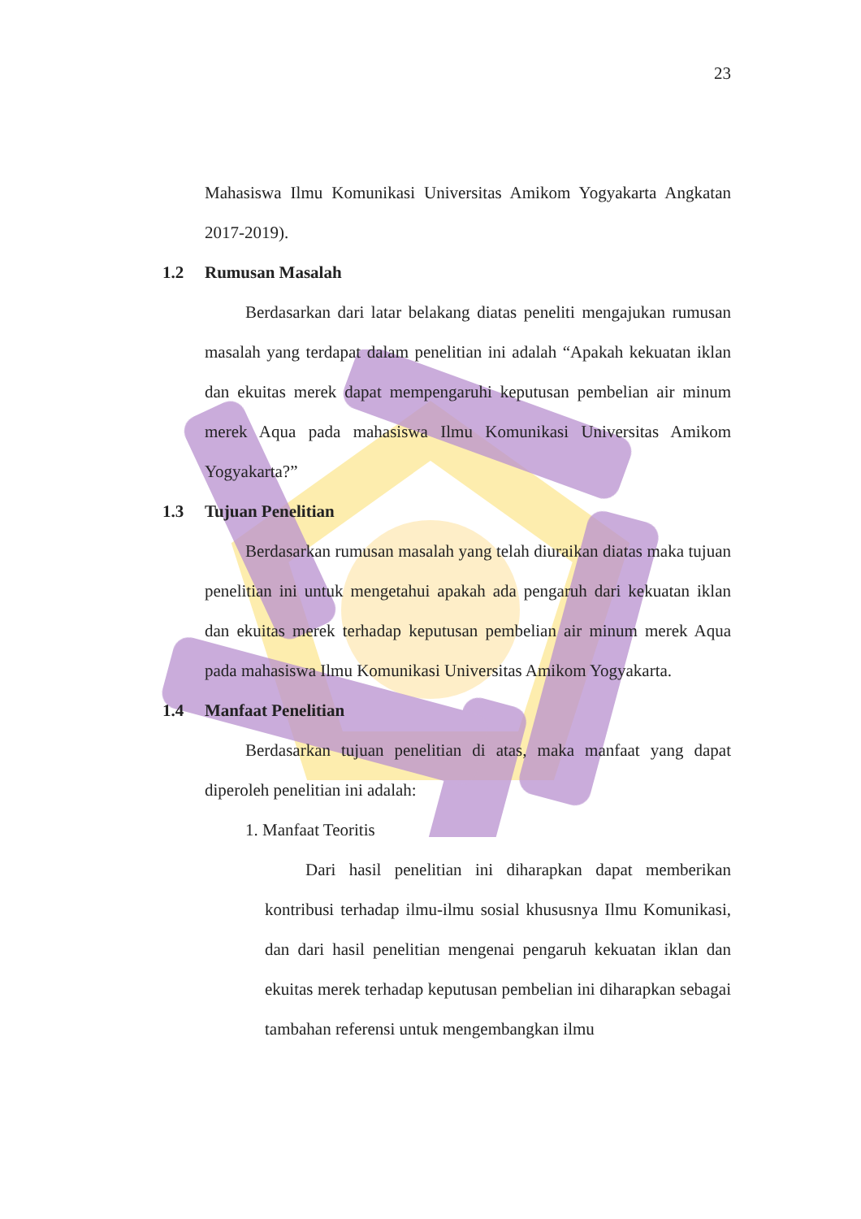23
Mahasiswa Ilmu Komunikasi Universitas Amikom Yogyakarta Angkatan 2017-2019).
1.2 Rumusan Masalah
Berdasarkan dari latar belakang diatas peneliti mengajukan rumusan masalah yang terdapat dalam penelitian ini adalah “Apakah kekuatan iklan dan ekuitas merek dapat mempengaruhi keputusan pembelian air minum merek Aqua pada mahasiswa Ilmu Komunikasi Universitas Amikom Yogyakarta?”
1.3 Tujuan Penelitian
Berdasarkan rumusan masalah yang telah diuraikan diatas maka tujuan penelitian ini untuk mengetahui apakah ada pengaruh dari kekuatan iklan dan ekuitas merek terhadap keputusan pembelian air minum merek Aqua pada mahasiswa Ilmu Komunikasi Universitas Amikom Yogyakarta.
1.4 Manfaat Penelitian
Berdasarkan tujuan penelitian di atas, maka manfaat yang dapat diperoleh penelitian ini adalah:
1. Manfaat Teoritis
Dari hasil penelitian ini diharapkan dapat memberikan kontribusi terhadap ilmu-ilmu sosial khususnya Ilmu Komunikasi, dan dari hasil penelitian mengenai pengaruh kekuatan iklan dan ekuitas merek terhadap keputusan pembelian ini diharapkan sebagai tambahan referensi untuk mengembangkan ilmu